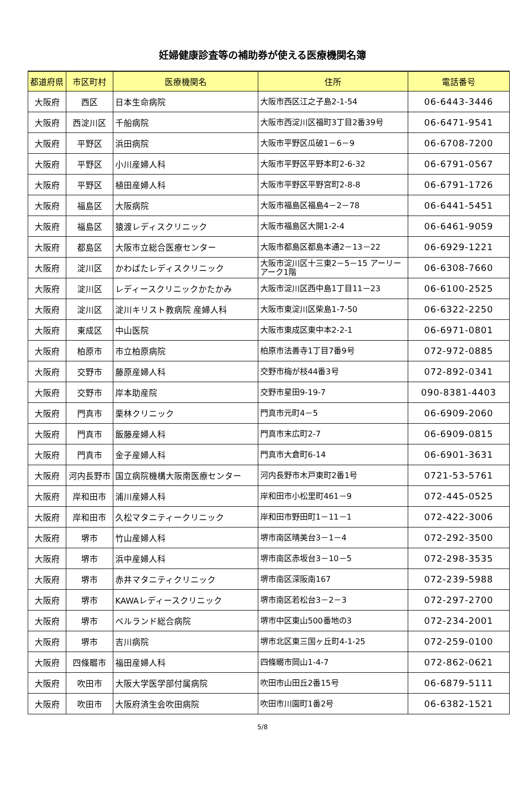妊婦健康診査等の補助券が使える医療機関名簿
| 都道府県 | 市区町村 | 医療機関名 | 住所 | 電話番号 |
| --- | --- | --- | --- | --- |
| 大阪府 | 西区 | 日本生命病院 | 大阪市西区江之子島2-1-54 | 06-6443-3446 |
| 大阪府 | 西淀川区 | 千船病院 | 大阪市西淀川区福町3丁目2番39号 | 06-6471-9541 |
| 大阪府 | 平野区 | 浜田病院 | 大阪市平野区瓜破1－6－9 | 06-6708-7200 |
| 大阪府 | 平野区 | 小川産婦人科 | 大阪市平野区平野本町2-6-32 | 06-6791-0567 |
| 大阪府 | 平野区 | 植田産婦人科 | 大阪市平野区平野宮町2-8-8 | 06-6791-1726 |
| 大阪府 | 福島区 | 大阪病院 | 大阪市福島区福島4－2－78 | 06-6441-5451 |
| 大阪府 | 福島区 | 猿渡レディスクリニック | 大阪市福島区大開1-2-4 | 06-6461-9059 |
| 大阪府 | 都島区 | 大阪市立総合医療センター | 大阪市都島区都島本通2－13－22 | 06-6929-1221 |
| 大阪府 | 淀川区 | かわばたレディスクリニック | 大阪市淀川区十三東2－5－15 アーリーアーク1階 | 06-6308-7660 |
| 大阪府 | 淀川区 | レディースクリニックかたかみ | 大阪市淀川区西中島1丁目11－23 | 06-6100-2525 |
| 大阪府 | 淀川区 | 淀川キリスト教病院 産婦人科 | 大阪市東淀川区柴島1-7-50 | 06-6322-2250 |
| 大阪府 | 東成区 | 中山医院 | 大阪市東成区東中本2-2-1 | 06-6971-0801 |
| 大阪府 | 柏原市 | 市立柏原病院 | 柏原市法善寺1丁目7番9号 | 072-972-0885 |
| 大阪府 | 交野市 | 藤原産婦人科 | 交野市梅が枝44番3号 | 072-892-0341 |
| 大阪府 | 交野市 | 岸本助産院 | 交野市星田9-19-7 | 090-8381-4403 |
| 大阪府 | 門真市 | 栗林クリニック | 門真市元町4－5 | 06-6909-2060 |
| 大阪府 | 門真市 | 飯藤産婦人科 | 門真市末広町2-7 | 06-6909-0815 |
| 大阪府 | 門真市 | 金子産婦人科 | 門真市大倉町6-14 | 06-6901-3631 |
| 大阪府 | 河内長野市 | 国立病院機構大阪南医療センター | 河内長野市木戸東町2番1号 | 0721-53-5761 |
| 大阪府 | 岸和田市 | 浦川産婦人科 | 岸和田市小松里町461－9 | 072-445-0525 |
| 大阪府 | 岸和田市 | 久松マタニティークリニック | 岸和田市野田町1－11－1 | 072-422-3006 |
| 大阪府 | 堺市 | 竹山産婦人科 | 堺市南区晴美台3－1－4 | 072-292-3500 |
| 大阪府 | 堺市 | 浜中産婦人科 | 堺市南区赤坂台3－10－5 | 072-298-3535 |
| 大阪府 | 堺市 | 赤井マタニティクリニック | 堺市南区深阪南167 | 072-239-5988 |
| 大阪府 | 堺市 | KAWAレディースクリニック | 堺市南区若松台3－2－3 | 072-297-2700 |
| 大阪府 | 堺市 | ベルランド総合病院 | 堺市中区東山500番地の3 | 072-234-2001 |
| 大阪府 | 堺市 | 吉川病院 | 堺市北区東三国ヶ丘町4-1-25 | 072-259-0100 |
| 大阪府 | 四條畷市 | 福田産婦人科 | 四條畷市岡山1-4-7 | 072-862-0621 |
| 大阪府 | 吹田市 | 大阪大学医学部付属病院 | 吹田市山田丘2番15号 | 06-6879-5111 |
| 大阪府 | 吹田市 | 大阪府済生会吹田病院 | 吹田市川園町1番2号 | 06-6382-1521 |
5/8